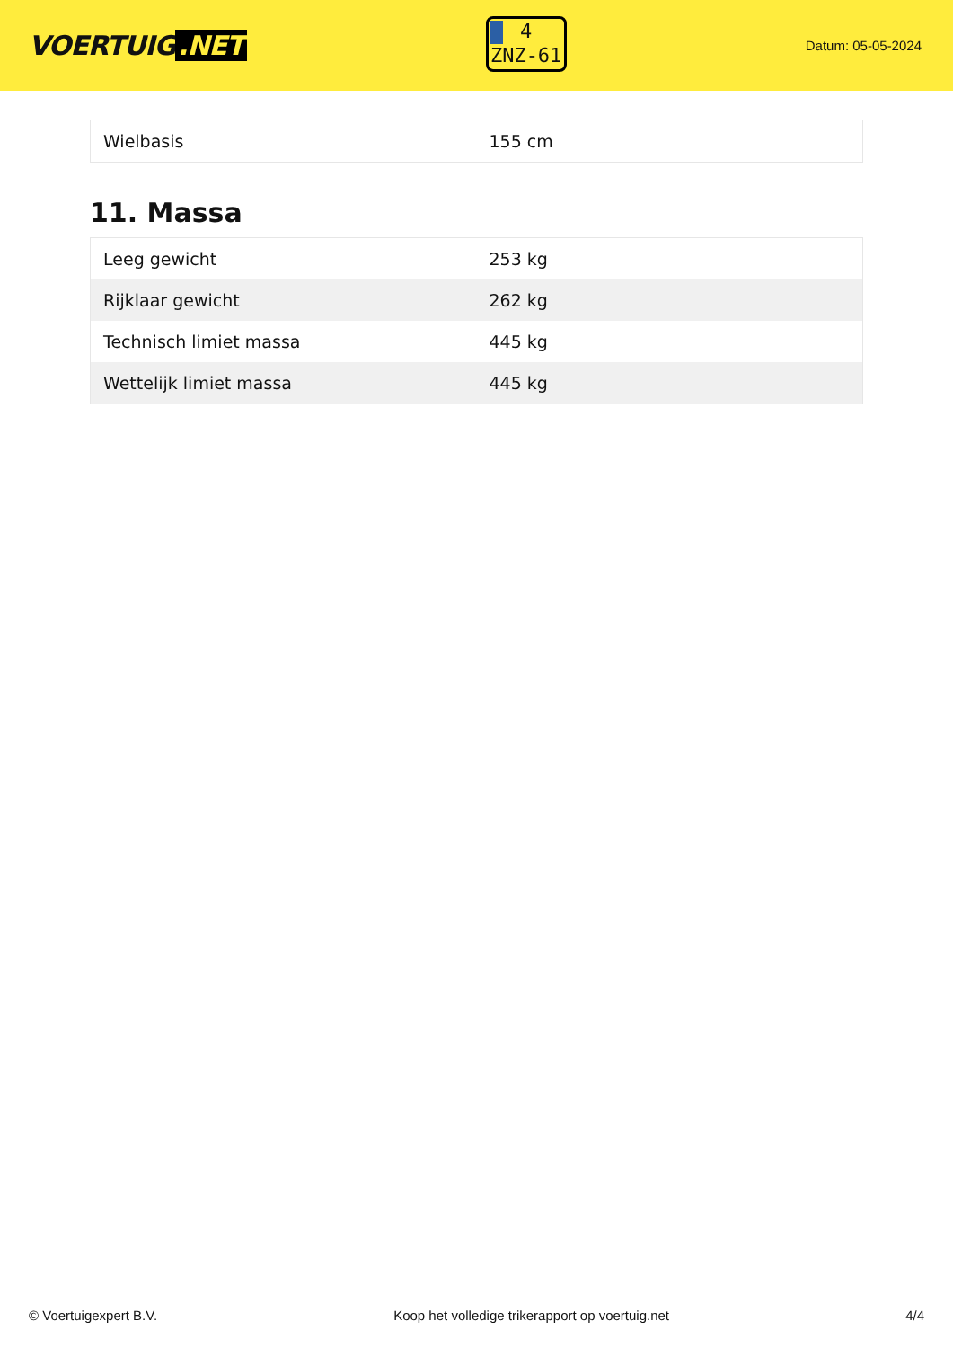VOERTUIG.NET
4
ZNZ-61
Datum: 05-05-2024
| Wielbasis | 155 cm |
11. Massa
| Leeg gewicht | 253 kg |
| Rijklaar gewicht | 262 kg |
| Technisch limiet massa | 445 kg |
| Wettelijk limiet massa | 445 kg |
© Voertuigexpert B.V. Koop het volledige trikerapport op voertuig.net 4/4